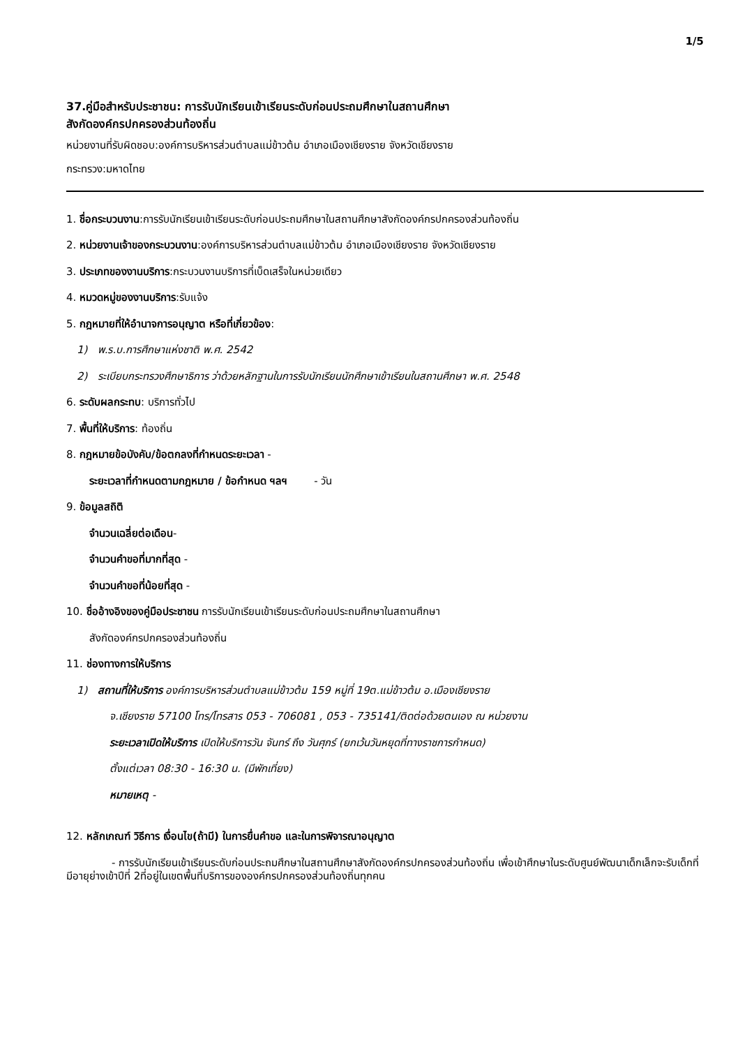1/5
37.คู่มือสำหรับประชาชน: การรับนักเรียนเข้าเรียนระดับก่อนประถมศึกษาในสถานศึกษา
สังกัดองค์กรปกครองส่วนท้องถิ่น
หน่วยงานที่รับผิดชอบ:องค์การบริหารส่วนตำบลแม่ข้าวต้ม อำเภอเมืองเชียงราย จังหวัดเชียงราย
กระทรวง:มหาดไทย
1. ชื่อกระบวนงาน:การรับนักเรียนเข้าเรียนระดับก่อนประถมศึกษาในสถานศึกษาสังกัดองค์กรปกครองส่วนท้องถิ่น
2. หน่วยงานเจ้าของกระบวนงาน:องค์การบริหารส่วนตำบลแม่ข้าวต้ม อำเภอเมืองเชียงราย จังหวัดเชียงราย
3. ประเภทของงานบริการ:กระบวนงานบริการที่เบ็ดเสร็จในหน่วยเดียว
4. หมวดหมู่ของงานบริการ:รับแจ้ง
5. กฎหมายที่ให้อำนาจการอนุญาต หรือที่เกี่ยวข้อง:
1) พ.ร.บ.การศึกษาแห่งชาติ พ.ศ. 2542
2) ระเบียบกระทรวงศึกษาธิการ ว่าด้วยหลักฐานในการรับนักเรียนนักศึกษาเข้าเรียนในสถานศึกษา พ.ศ. 2548
6. ระดับผลกระทบ: บริการทั่วไป
7. พื้นที่ให้บริการ: ท้องถิ่น
8. กฎหมายข้อบังคับ/ข้อตกลงที่กำหนดระยะเวลา -
ระยะเวลาที่กำหนดตามกฎหมาย / ข้อกำหนด ฯลฯ - วัน
9. ข้อมูลสถิติ
จำนวนเฉลี่ยต่อเดือน-
จำนวนคำขอที่มากที่สุด -
จำนวนคำขอที่น้อยที่สุด -
10. ชื่ออ้างอิงของคู่มือประชาชน การรับนักเรียนเข้าเรียนระดับก่อนประถมศึกษาในสถานศึกษา
สังกัดองค์กรปกครองส่วนท้องถิ่น
11. ช่องทางการให้บริการ
1) สถานที่ให้บริการ องค์การบริหารส่วนตำบลแม่ข้าวต้ม 159 หมู่ที่ 19ต.แม่ข้าวต้ม อ.เมืองเชียงราย
จ.เชียงราย 57100 โทร/โทรสาร 053 - 706081 , 053 - 735141/ติดต่อด้วยตนเอง ณ หน่วยงาน
ระยะเวลาเปิดให้บริการ เปิดให้บริการวัน จันทร์ ถึง วันศุกร์ (ยกเว้นวันหยุดที่ทางราชการกำหนด)
ตั้งแต่เวลา 08:30 - 16:30 น. (มีพักเที่ยง)
หมายเหตุ -
12. หลักเกณฑ์ วิธีการ เงื่อนไข(ถ้ามี) ในการยื่นคำขอ และในการพิจารณาอนุญาต
- การรับนักเรียนเข้าเรียนระดับก่อนประถมศึกษาในสถานศึกษาสังกัดองค์กรปกครองส่วนท้องถิ่น เพื่อเข้าศึกษาในระดับศูนย์พัฒนาเด็กเล็กจะรับเด็กที่มีอายุย่างเข้าปีที่ 2ที่อยู่ในเขตพื้นที่บริการขององค์กรปกครองส่วนท้องถิ่นทุกคน